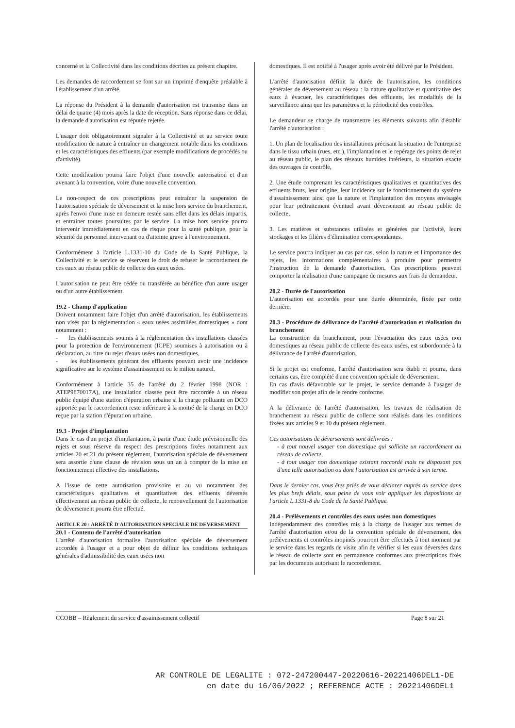concerné et la Collectivité dans les conditions décrites au présent chapitre.
Les demandes de raccordement se font sur un imprimé d'enquête préalable à l'établissement d'un arrêté.
La réponse du Président à la demande d'autorisation est transmise dans un délai de quatre (4) mois après la date de réception. Sans réponse dans ce délai, la demande d'autorisation est réputée rejetée.
L'usager doit obligatoirement signaler à la Collectivité et au service toute modification de nature à entraîner un changement notable dans les conditions et les caractéristiques des effluents (par exemple modifications de procédés ou d'activité).
Cette modification pourra faire l'objet d'une nouvelle autorisation et d'un avenant à la convention, voire d'une nouvelle convention.
Le non-respect de ces prescriptions peut entraîner la suspension de l'autorisation spéciale de déversement et la mise hors service du branchement, après l'envoi d'une mise en demeure restée sans effet dans les délais impartis, et entrainer toutes poursuites par le service. La mise hors service pourra intervenir immédiatement en cas de risque pour la santé publique, pour la sécurité du personnel intervenant ou d'atteinte grave à l'environnement.
Conformément à l'article L.1331-10 du Code de la Santé Publique, la Collectivité et le service se réservent le droit de refuser le raccordement de ces eaux au réseau public de collecte des eaux usées.
L'autorisation ne peut être cédée ou transférée au bénéfice d'un autre usager ou d'un autre établissement.
19.2 - Champ d'application
Doivent notamment faire l'objet d'un arrêté d'autorisation, les établissements non visés par la réglementation « eaux usées assimilées domestiques » dont notamment :
- les établissements soumis à la réglementation des installations classées pour la protection de l'environnement (ICPE) soumises à autorisation ou à déclaration, au titre du rejet d'eaux usées non domestiques,
- les établissements générant des effluents pouvant avoir une incidence significative sur le système d'assainissement ou le milieu naturel.
Conformément à l'article 35 de l'arrêté du 2 février 1998 (NOR : ATEP9870017A), une installation classée peut être raccordée à un réseau public équipé d'une station d'épuration urbaine si la charge polluante en DCO apportée par le raccordement reste inférieure à la moitié de la charge en DCO reçue par la station d'épuration urbaine.
19.3 - Projet d'implantation
Dans le cas d'un projet d'implantation, à partir d'une étude prévisionnelle des rejets et sous réserve du respect des prescriptions fixées notamment aux articles 20 et 21 du présent règlement, l'autorisation spéciale de déversement sera assortie d'une clause de révision sous un an à compter de la mise en fonctionnement effective des installations.
A l'issue de cette autorisation provisoire et au vu notamment des caractéristiques qualitatives et quantitatives des effluents déversés effectivement au réseau public de collecte, le renouvellement de l'autorisation de déversement pourra être effectué.
ARTICLE 20 : ARRÊTÉ D'AUTORISATION SPECIALE DE DEVERSEMENT
20.1 - Contenu de l'arrêté d'autorisation
L'arrêté d'autorisation formalise l'autorisation spéciale de déversement accordée à l'usager et a pour objet de définir les conditions techniques générales d'admissibilité des eaux usées non
domestiques. Il est notifié à l'usager après avoir été délivré par le Président.
L'arrêté d'autorisation définit la durée de l'autorisation, les conditions générales de déversement au réseau : la nature qualitative et quantitative des eaux à évacuer, les caractéristiques des effluents, les modalités de la surveillance ainsi que les paramètres et la périodicité des contrôles.
Le demandeur se charge de transmettre les éléments suivants afin d'établir l'arrêté d'autorisation :
1. Un plan de localisation des installations précisant la situation de l'entreprise dans le tissu urbain (rues, etc.), l'implantation et le repérage des points de rejet au réseau public, le plan des réseaux humides intérieurs, la situation exacte des ouvrages de contrôle,
2. Une étude comprenant les caractéristiques qualitatives et quantitatives des effluents bruts, leur origine, leur incidence sur le fonctionnement du système d'assainissement ainsi que la nature et l'implantation des moyens envisagés pour leur prétraitement éventuel avant déversement au réseau public de collecte,
3. Les matières et substances utilisées et générées par l'activité, leurs stockages et les filières d'élimination correspondantes.
Le service pourra indiquer au cas par cas, selon la nature et l'importance des rejets, les informations complémentaires à produire pour permettre l'instruction de la demande d'autorisation. Ces prescriptions peuvent comporter la réalisation d'une campagne de mesures aux frais du demandeur.
20.2 - Durée de l'autorisation
L'autorisation est accordée pour une durée déterminée, fixée par cette dernière.
20.3 - Procédure de délivrance de l'arrêté d'autorisation et réalisation du branchement
La construction du branchement, pour l'évacuation des eaux usées non domestiques au réseau public de collecte des eaux usées, est subordonnée à la délivrance de l'arrêté d'autorisation.
Si le projet est conforme, l'arrêté d'autorisation sera établi et pourra, dans certains cas, être complété d'une convention spéciale de déversement.
En cas d'avis défavorable sur le projet, le service demande à l'usager de modifier son projet afin de le rendre conforme.
A la délivrance de l'arrêté d'autorisation, les travaux de réalisation de branchement au réseau public de collecte sont réalisés dans les conditions fixées aux articles 9 et 10 du présent règlement.
Ces autorisations de déversements sont délivrées :
- à tout nouvel usager non domestique qui sollicite un raccordement au réseau de collecte,
- à tout usager non domestique existant raccordé mais ne disposant pas d'une telle autorisation ou dont l'autorisation est arrivée à son terme.
Dans le dernier cas, vous êtes priés de vous déclarer auprès du service dans les plus brefs délais, sous peine de vous voir appliquer les dispositions de l'article L.1331-8 du Code de la Santé Publique.
20.4 - Prélèvements et contrôles des eaux usées non domestiques
Indépendamment des contrôles mis à la charge de l'usager aux termes de l'arrêté d'autorisation et/ou de la convention spéciale de déversement, des prélèvements et contrôles inopinés pourront être effectués à tout moment par le service dans les regards de visite afin de vérifier si les eaux déversées dans le réseau de collecte sont en permanence conformes aux prescriptions fixés par les documents autorisant le raccordement.
CCOBB – Règlement du service d'assainissement collectif Page 8 sur 21
AR CONTROLE DE LEGALITE : 072-247200447-20220616-20221406DEL1-DE
en date du 16/06/2022 ; REFERENCE ACTE : 20221406DEL1